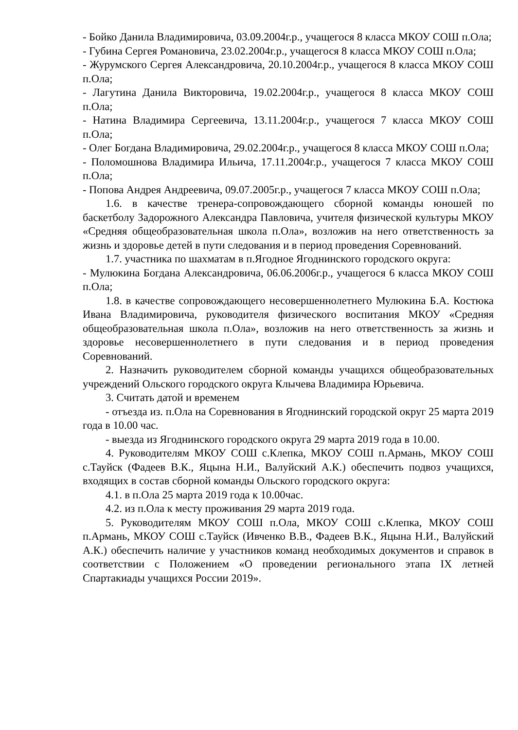- Бойко Данила Владимировича, 03.09.2004г.р., учащегося 8 класса МКОУ СОШ п.Ола;
- Губина Сергея Романовича, 23.02.2004г.р., учащегося 8 класса МКОУ СОШ п.Ола;
- Журумского Сергея Александровича, 20.10.2004г.р., учащегося 8 класса МКОУ СОШ п.Ола;
- Лагутина Данила Викторовича, 19.02.2004г.р., учащегося 8 класса МКОУ СОШ п.Ола;
- Натина Владимира Сергеевича, 13.11.2004г.р., учащегося 7 класса МКОУ СОШ п.Ола;
- Олег Богдана Владимировича, 29.02.2004г.р., учащегося 8 класса МКОУ СОШ п.Ола;
- Поломошнова Владимира Ильича, 17.11.2004г.р., учащегося 7 класса МКОУ СОШ п.Ола;
- Попова Андрея Андреевича, 09.07.2005г.р., учащегося 7 класса МКОУ СОШ п.Ола;
1.6. в качестве тренера-сопровождающего сборной команды юношей по баскетболу Задорожного Александра Павловича, учителя физической культуры МКОУ «Средняя общеобразовательная школа п.Ола», возложив на него ответственность за жизнь и здоровье детей в пути следования и в период проведения Соревнований.
1.7. участника по шахматам в п.Ягодное Ягоднинского городского округа:
- Мулюкина Богдана Александровича, 06.06.2006г.р., учащегося 6 класса МКОУ СОШ п.Ола;
1.8. в качестве сопровождающего несовершеннолетнего Мулюкина Б.А. Костюка Ивана Владимировича, руководителя физического воспитания МКОУ «Средняя общеобразовательная школа п.Ола», возложив на него ответственность за жизнь и здоровье несовершеннолетнего в пути следования и в период проведения Соревнований.
2. Назначить руководителем сборной команды учащихся общеобразовательных учреждений Ольского городского округа Клычева Владимира Юрьевича.
3. Считать датой и временем
- отъезда из. п.Ола на Соревнования в Ягоднинский городской округ 25 марта 2019 года в 10.00 час.
- выезда из Ягоднинского городского округа 29 марта 2019 года в 10.00.
4. Руководителям МКОУ СОШ с.Клепка, МКОУ СОШ п.Армань, МКОУ СОШ с.Тауйск (Фадеев В.К., Яцына Н.И., Валуйский А.К.) обеспечить подвоз учащихся, входящих в состав сборной команды Ольского городского округа:
4.1. в п.Ола 25 марта 2019 года к 10.00час.
4.2. из п.Ола к месту проживания 29 марта 2019 года.
5. Руководителям МКОУ СОШ п.Ола, МКОУ СОШ с.Клепка, МКОУ СОШ п.Армань, МКОУ СОШ с.Тауйск (Ивченко В.В., Фадеев В.К., Яцына Н.И., Валуйский А.К.) обеспечить наличие у участников команд необходимых документов и справок в соответствии с Положением «О проведении регионального этапа IX летней Спартакиады учащихся России 2019».